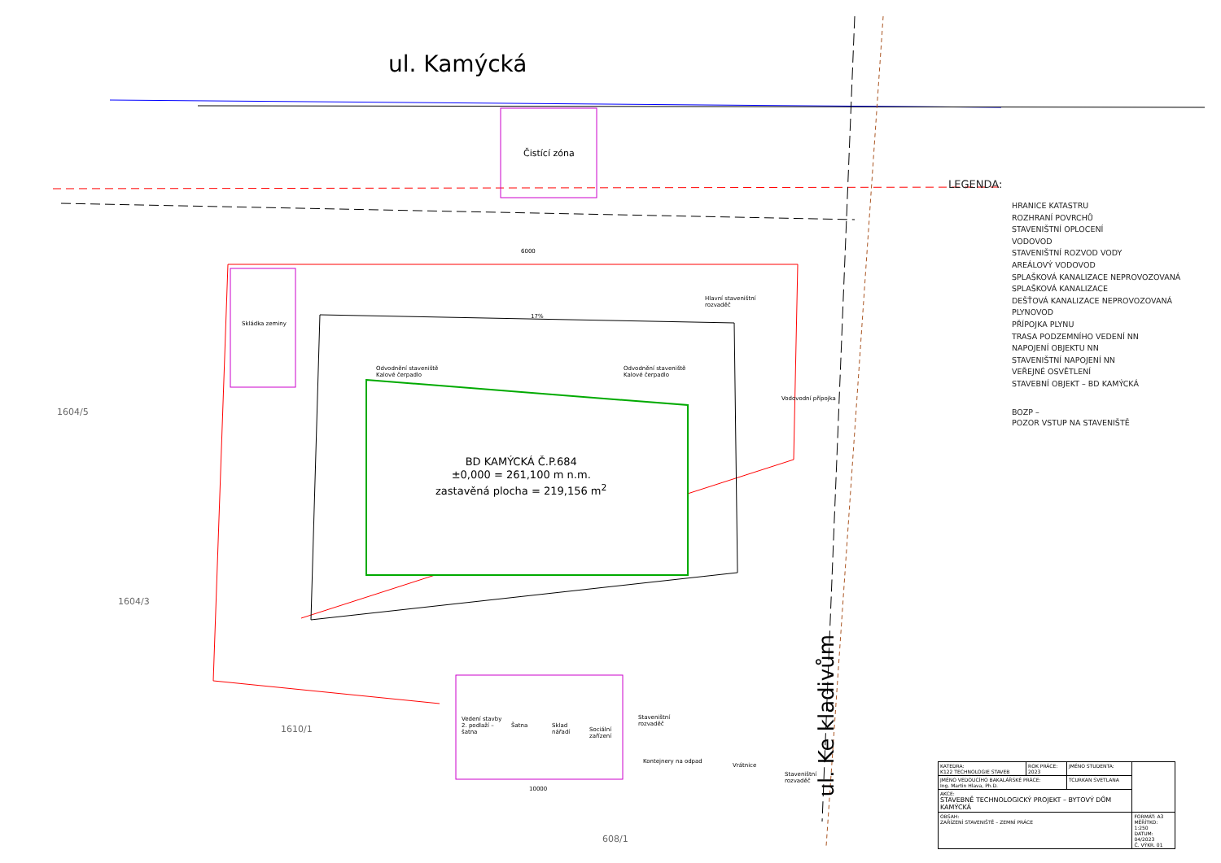ul. Kamýcká
Čistící zóna
Skládka zeminy
6000
17%
Hlavní staveništní
rozvaděč
Odvodnění staveniště
Kalové čerpadlo
Odvodnění staveniště
Kalové čerpadlo
Vodovodní přípojka
BD KAMÝCKÁ Č.P.684
±0,000 = 261,100 m n.m.
zastavěná plocha = 219,156 m<sup>2</sup>
1604/5
1604/3
1610/1
608/1
Vedení stavby
2. podlaží –
šatna
Šatna
Sklad
nářadí
Sociální
zařízení
Staveništní
rozvaděč
Kontejnery na odpad
Vrátnice
Staveništní
rozvaděč
10000
ul. Ke kladivům
LEGENDA:
HRANICE KATASTRU
ROZHRANÍ POVRCHŮ
STAVENIŠTNÍ OPLOCENÍ
VODOVOD
STAVENIŠTNÍ ROZVOD VODY
AREÁLOVÝ VODOVOD
SPLAŠKOVÁ KANALIZACE NEPROVOZOVANÁ
SPLAŠKOVÁ KANALIZACE
DEŠŤOVÁ KANALIZACE NEPROVOZOVANÁ
PLYNOVOD
PŘÍPOJKA PLYNU
TRASA PODZEMNÍHO VEDENÍ NN
NAPOJENÍ OBJEKTU NN
STAVENIŠTNÍ NAPOJENÍ NN
VEŘEJNÉ OSVĚTLENÍ
STAVEBNÍ OBJEKT – BD KAMÝCKÁ
BOZP –
POZOR VSTUP NA STAVENIŠTĚ
| KATEDRA: K122 TECHNOLOGIE STAVEB | ROK PRÁCE: 2023 | JMÉNO STUDENTA: | |
| JMÉNO VEDOUCÍHO BAKALÁŘSKÉ PRÁCE: Ing. Martin Hlava, Ph.D. | | TCURKAN SVETLANA | |
| AKCE: STAVEBNĚ TECHNOLOGICKÝ PROJEKT – BYTOVÝ DŮM KAMÝCKÁ | | | |
| OBSAH: ZAŘÍZENÍ STAVENIŠTĚ – ZEMNÍ PRÁCE | | | FORMÁT: A3 MĚŘÍTKO: 1:250 DATUM: 04/2023 Č. VÝKR. 01 |